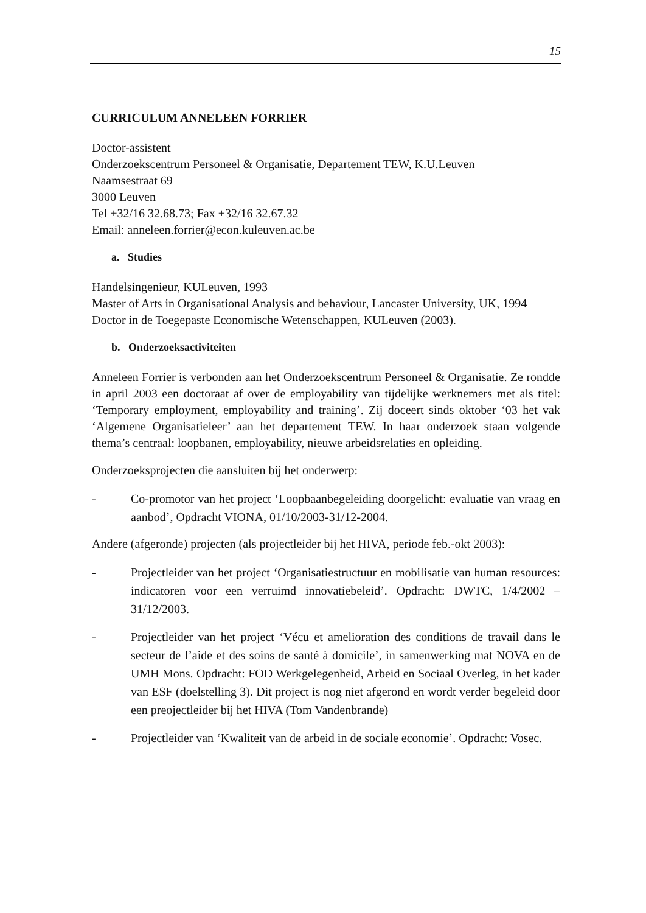15
CURRICULUM ANNELEEN FORRIER
Doctor-assistent
Onderzoekscentrum Personeel & Organisatie, Departement TEW, K.U.Leuven
Naamsestraat 69
3000 Leuven
Tel +32/16 32.68.73; Fax +32/16 32.67.32
Email: anneleen.forrier@econ.kuleuven.ac.be
a. Studies
Handelsingenieur, KULeuven, 1993
Master of Arts in Organisational Analysis and behaviour, Lancaster University, UK, 1994
Doctor in de Toegepaste Economische Wetenschappen, KULeuven (2003).
b. Onderzoeksactiviteiten
Anneleen Forrier is verbonden aan het Onderzoekscentrum Personeel & Organisatie. Ze rondde in april 2003 een doctoraat af over de employability van tijdelijke werknemers met als titel: ‘Temporary employment, employability and training’. Zij doceert sinds oktober ‘03 het vak ‘Algemene Organisatieleer’ aan het departement TEW. In haar onderzoek staan volgende thema’s centraal: loopbanen, employability, nieuwe arbeidsrelaties en opleiding.
Onderzoeksprojecten die aansluiten bij het onderwerp:
- Co-promotor van het project ‘Loopbaanbegeleiding doorgelicht: evaluatie van vraag en aanbod’, Opdracht VIONA, 01/10/2003-31/12-2004.
Andere (afgeronde) projecten (als projectleider bij het HIVA, periode feb.-okt 2003):
- Projectleider van het project ‘Organisatiestructuur en mobilisatie van human resources: indicatoren voor een verruimd innovatiebeleid’. Opdracht: DWTC, 1/4/2002 – 31/12/2003.
- Projectleider van het project ‘Vécu et amelioration des conditions de travail dans le secteur de l’aide et des soins de santé à domicile’, in samenwerking mat NOVA en de UMH Mons. Opdracht: FOD Werkgelegenheid, Arbeid en Sociaal Overleg, in het kader van ESF (doelstelling 3). Dit project is nog niet afgerond en wordt verder begeleid door een preojectleider bij het HIVA (Tom Vandenbrande)
- Projectleider van ‘Kwaliteit van de arbeid in de sociale economie’. Opdracht: Vosec.